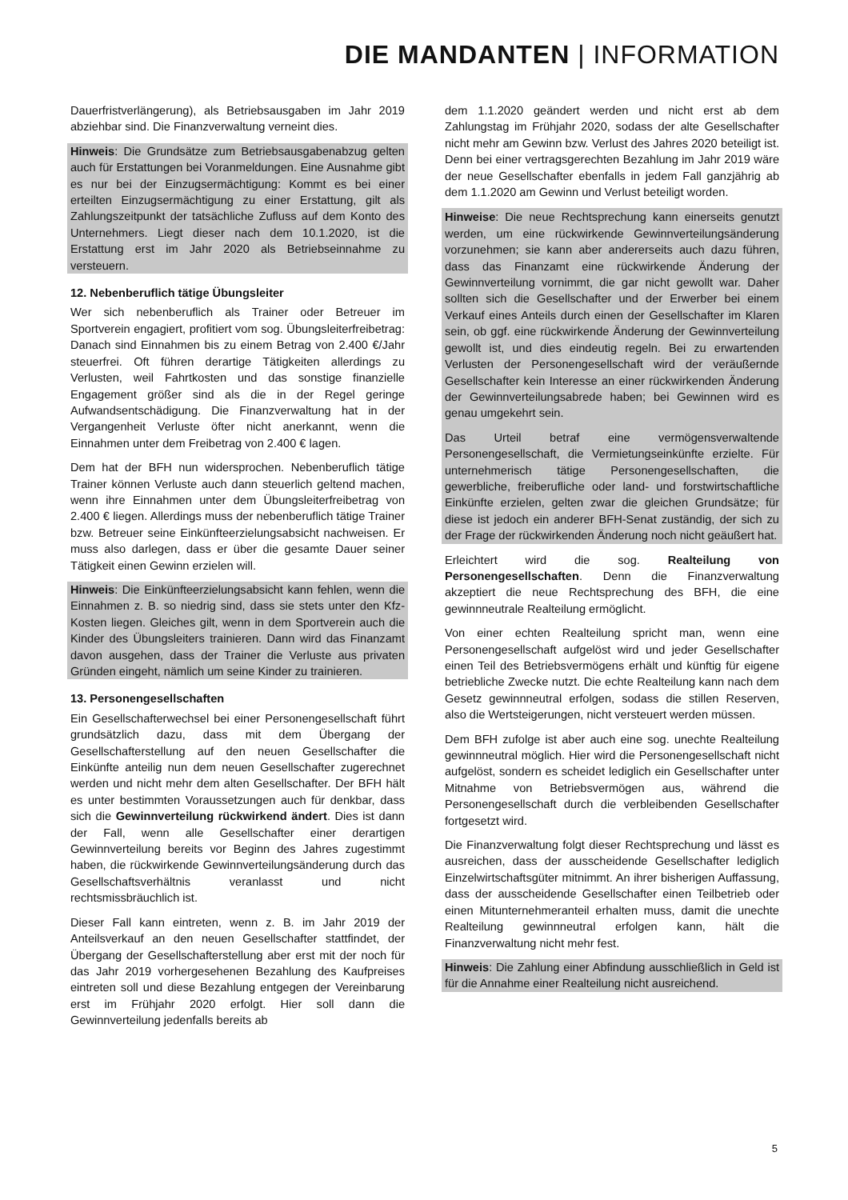DIE MANDANTEN | INFORMATION
Dauerfristverlängerung), als Betriebsausgaben im Jahr 2019 abziehbar sind. Die Finanzverwaltung verneint dies.
Hinweis: Die Grundsätze zum Betriebsausgabenabzug gelten auch für Erstattungen bei Voranmeldungen. Eine Ausnahme gibt es nur bei der Einzugsermächtigung: Kommt es bei einer erteilten Einzugsermächtigung zu einer Erstattung, gilt als Zahlungszeitpunkt der tatsächliche Zufluss auf dem Konto des Unternehmers. Liegt dieser nach dem 10.1.2020, ist die Erstattung erst im Jahr 2020 als Betriebseinnahme zu versteuern.
12. Nebenberuflich tätige Übungsleiter
Wer sich nebenberuflich als Trainer oder Betreuer im Sportverein engagiert, profitiert vom sog. Übungsleiterfreibetrag: Danach sind Einnahmen bis zu einem Betrag von 2.400 €/Jahr steuerfrei. Oft führen derartige Tätigkeiten allerdings zu Verlusten, weil Fahrtkosten und das sonstige finanzielle Engagement größer sind als die in der Regel geringe Aufwandsentschädigung. Die Finanzverwaltung hat in der Vergangenheit Verluste öfter nicht anerkannt, wenn die Einnahmen unter dem Freibetrag von 2.400 € lagen.
Dem hat der BFH nun widersprochen. Nebenberuflich tätige Trainer können Verluste auch dann steuerlich geltend machen, wenn ihre Einnahmen unter dem Übungsleiterfreibetrag von 2.400 € liegen. Allerdings muss der nebenberuflich tätige Trainer bzw. Betreuer seine Einkünfteerzielungsabsicht nachweisen. Er muss also darlegen, dass er über die gesamte Dauer seiner Tätigkeit einen Gewinn erzielen will.
Hinweis: Die Einkünfteerzielungsabsicht kann fehlen, wenn die Einnahmen z. B. so niedrig sind, dass sie stets unter den Kfz-Kosten liegen. Gleiches gilt, wenn in dem Sportverein auch die Kinder des Übungsleiters trainieren. Dann wird das Finanzamt davon ausgehen, dass der Trainer die Verluste aus privaten Gründen eingeht, nämlich um seine Kinder zu trainieren.
13. Personengesellschaften
Ein Gesellschafterwechsel bei einer Personengesellschaft führt grundsätzlich dazu, dass mit dem Übergang der Gesellschafterstellung auf den neuen Gesellschafter die Einkünfte anteilig nun dem neuen Gesellschafter zugerechnet werden und nicht mehr dem alten Gesellschafter. Der BFH hält es unter bestimmten Voraussetzungen auch für denkbar, dass sich die Gewinnverteilung rückwirkend ändert. Dies ist dann der Fall, wenn alle Gesellschafter einer derartigen Gewinnverteilung bereits vor Beginn des Jahres zugestimmt haben, die rückwirkende Gewinnverteilungsänderung durch das Gesellschaftsverhältnis veranlasst und nicht rechtsmissbräuchlich ist.
Dieser Fall kann eintreten, wenn z. B. im Jahr 2019 der Anteilsverkauf an den neuen Gesellschafter stattfindet, der Übergang der Gesellschafterstellung aber erst mit der noch für das Jahr 2019 vorhergesehenen Bezahlung des Kaufpreises eintreten soll und diese Bezahlung entgegen der Vereinbarung erst im Frühjahr 2020 erfolgt. Hier soll dann die Gewinnverteilung jedenfalls bereits ab
dem 1.1.2020 geändert werden und nicht erst ab dem Zahlungstag im Frühjahr 2020, sodass der alte Gesellschafter nicht mehr am Gewinn bzw. Verlust des Jahres 2020 beteiligt ist. Denn bei einer vertragsgerechten Bezahlung im Jahr 2019 wäre der neue Gesellschafter ebenfalls in jedem Fall ganzjährig ab dem 1.1.2020 am Gewinn und Verlust beteiligt worden.
Hinweise: Die neue Rechtsprechung kann einerseits genutzt werden, um eine rückwirkende Gewinnverteilungsänderung vorzunehmen; sie kann aber andererseits auch dazu führen, dass das Finanzamt eine rückwirkende Änderung der Gewinnverteilung vornimmt, die gar nicht gewollt war. Daher sollten sich die Gesellschafter und der Erwerber bei einem Verkauf eines Anteils durch einen der Gesellschafter im Klaren sein, ob ggf. eine rückwirkende Änderung der Gewinnverteilung gewollt ist, und dies eindeutig regeln. Bei zu erwartenden Verlusten der Personengesellschaft wird der veräußernde Gesellschafter kein Interesse an einer rückwirkenden Änderung der Gewinnverteilungsabrede haben; bei Gewinnen wird es genau umgekehrt sein.
Das Urteil betraf eine vermögensverwaltende Personengesellschaft, die Vermietungseinkünfte erzielte. Für unternehmerisch tätige Personengesellschaften, die gewerbliche, freiberufliche oder land- und forstwirtschaftliche Einkünfte erzielen, gelten zwar die gleichen Grundsätze; für diese ist jedoch ein anderer BFH-Senat zuständig, der sich zu der Frage der rückwirkenden Änderung noch nicht geäußert hat.
Erleichtert wird die sog. Realteilung von Personengesellschaften. Denn die Finanzverwaltung akzeptiert die neue Rechtsprechung des BFH, die eine gewinnneutrale Realteilung ermöglicht.
Von einer echten Realteilung spricht man, wenn eine Personengesellschaft aufgelöst wird und jeder Gesellschafter einen Teil des Betriebsvermögens erhält und künftig für eigene betriebliche Zwecke nutzt. Die echte Realteilung kann nach dem Gesetz gewinnneutral erfolgen, sodass die stillen Reserven, also die Wertsteigerungen, nicht versteuert werden müssen.
Dem BFH zufolge ist aber auch eine sog. unechte Realteilung gewinnneutral möglich. Hier wird die Personengesellschaft nicht aufgelöst, sondern es scheidet lediglich ein Gesellschafter unter Mitnahme von Betriebsvermögen aus, während die Personengesellschaft durch die verbleibenden Gesellschafter fortgesetzt wird.
Die Finanzverwaltung folgt dieser Rechtsprechung und lässt es ausreichen, dass der ausscheidende Gesellschafter lediglich Einzelwirtschaftsgüter mitnimmt. An ihrer bisherigen Auffassung, dass der ausscheidende Gesellschafter einen Teilbetrieb oder einen Mitunternehmeranteil erhalten muss, damit die unechte Realteilung gewinnneutral erfolgen kann, hält die Finanzverwaltung nicht mehr fest.
Hinweis: Die Zahlung einer Abfindung ausschließlich in Geld ist für die Annahme einer Realteilung nicht ausreichend.
5